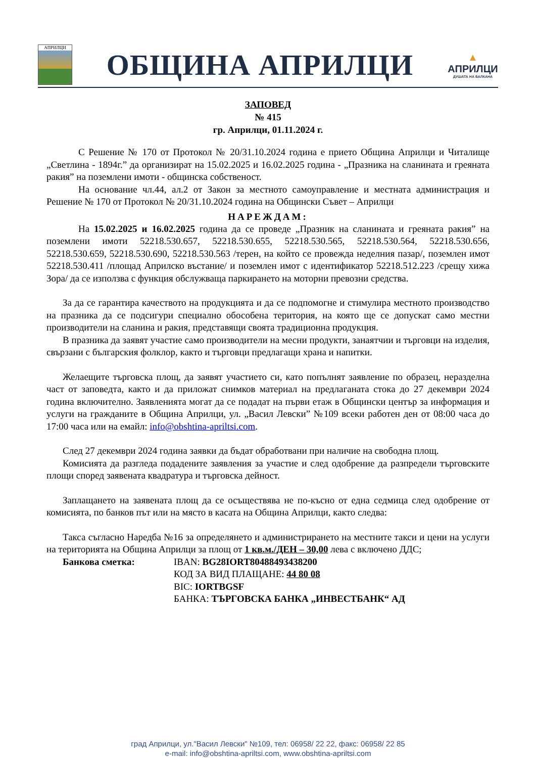АПРИЛЦИ
ОБЩИНА АПРИЛЦИ
▲
АПРИЛЦИ
ДУШАТА НА БАЛКАНА
ЗАПОВЕД
№ 415
гр. Априлци, 01.11.2024 г.
С Решение № 170 от Протокол № 20/31.10.2024 година е прието Община Априлци и Читалище „Светлина - 1894г.” да организират на 15.02.2025 и 16.02.2025 година - „Празника на сланината и греяната ракия” на поземлени имоти - общинска собственост.
На основание чл.44, ал.2 от Закон за местното самоуправление и местната администрация и Решение № 170 от Протокол № 20/31.10.2024 година на Общински Съвет – Априлци
НАРЕЖДАМ:
На 15.02.2025 и 16.02.2025 година да се проведе „Празник на сланината и греяната ракия” на поземлени имоти 52218.530.657, 52218.530.655, 52218.530.565, 52218.530.564, 52218.530.656, 52218.530.659, 52218.530.690, 52218.530.563 /терен, на който се провежда неделния пазар/, поземлен имот 52218.530.411 /площад Априлско въстание/ и поземлен имот с идентификатор 52218.512.223 /срещу хижа Зора/ да се използва с функция обслужваща паркирането на моторни превозни средства.
За да се гарантира качеството на продукцията и да се подпомогне и стимулира местното производство на празника да се подсигури специално обособена територия, на която ще се допускат само местни производители на сланина и ракия, представящи своята традиционна продукция.
В празника да заявят участие само производители на месни продукти, занаятчии и търговци на изделия, свързани с българския фолклор, както и търговци предлагащи храна и напитки.
Желаещите търговска площ, да заявят участието си, като попълнят заявление по образец, неразделна част от заповедта, както и да приложат снимков материал на предлаганата стока до 27 декември 2024 година включително. Заявленията могат да се подадат на първи етаж в Общински център за информация и услуги на гражданите в Община Априлци, ул. „Васил Левски” №109 всеки работен ден от 08:00 часа до 17:00 часа или на емайл: info@obshtina-apriltsi.com.
След 27 декември 2024 година заявки да бъдат обработвани при наличие на свободна площ.
Комисията да разгледа подадените заявления за участие и след одобрение да разпредели търговските площи според заявената квадратура и търговска дейност.
Заплащането на заявената площ да се осъществява не по-късно от една седмица след одобрение от комисията, по банков път или на място в касата на Община Априлци, както следва:
Такса съгласно Наредба №16 за определянето и администрирането на местните такси и цени на услуги на територията на Община Априлци за площ от 1 кв.м./ДЕН – 30,00 лева с включено ДДС;
Банкова сметка: IBAN: BG28IORT80488493438200
КОД ЗА ВИД ПЛАЩАНЕ: 44 80 08
BIC: IORTBGSF
БАНКА: ТЪРГОВСКА БАНКА „ИНВЕСТБАНК“ АД
град Априлци, ул."Васил Левски" №109, тел: 06958/ 22 22, факс: 06958/ 22 85
e-mail: info@obshtina-apriltsi.com, www.obshtina-apriltsi.com